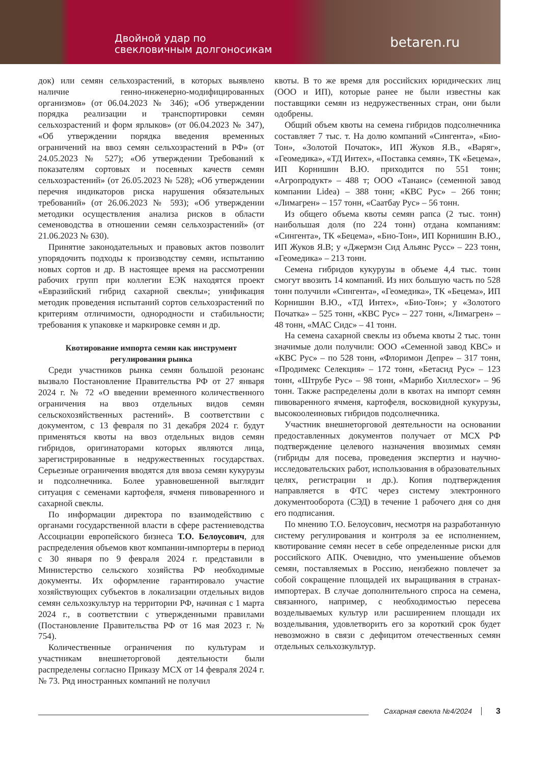Двойной удар по
свекловичным долгоносикам
betaren.ru
док) или семян сельхозрастений, в которых выявлено наличие генно-инженерно-модифицированных организмов» (от 06.04.2023 № 346); «Об утверждении порядка реализации и транспортировки семян сельхозрастений и форм ярлыков» (от 06.04.2023 № 347), «Об утверждении порядка введения временных ограничений на ввоз семян сельхозрастений в РФ» (от 24.05.2023 № 527); «Об утверждении Требований к показателям сортовых и посевных качеств семян сельхозрастений» (от 26.05.2023 № 528); «Об утверждении перечня индикаторов риска нарушения обязательных требований» (от 26.06.2023 № 593); «Об утверждении методики осуществления анализа рисков в области семеноводства в отношении семян сельхозрастений» (от 21.06.2023 № 630).
Принятие законодательных и правовых актов позволит упорядочить подходы к производству семян, испытанию новых сортов и др. В настоящее время на рассмотрении рабочих групп при коллегии ЕЭК находятся проект «Евразийский гибрид сахарной свеклы»; унификация методик проведения испытаний сортов сельхозрастений по критериям отличимости, однородности и стабильности; требования к упаковке и маркировке семян и др.
Квотирование импорта семян как инструмент регулирования рынка
Среди участников рынка семян большой резонанс вызвало Постановление Правительства РФ от 27 января 2024 г. № 72 «О введении временного количественного ограничения на ввоз отдельных видов семян сельскохозяйственных растений». В соответствии с документом, с 13 февраля по 31 декабря 2024 г. будут применяться квоты на ввоз отдельных видов семян гибридов, оригинаторами которых являются лица, зарегистрированные в недружественных государствах. Серьезные ограничения вводятся для ввоза семян кукурузы и подсолнечника. Более уравновешенной выглядит ситуация с семенами картофеля, ячменя пивоваренного и сахарной свеклы.
По информации директора по взаимодействию с органами государственной власти в сфере растениеводства Ассоциации европейского бизнеса Т.О. Белоусович, для распределения объемов квот компании-импортеры в период с 30 января по 9 февраля 2024 г. представили в Министерство сельского хозяйства РФ необходимые документы. Их оформление гарантировало участие хозяйствующих субъектов в локализации отдельных видов семян сельхозкультур на территории РФ, начиная с 1 марта 2024 г., в соответствии с утвержденными правилами (Постановление Правительства РФ от 16 мая 2023 г. № 754).
Количественные ограничения по культурам и участникам внешнеторговой деятельности были распределены согласно Приказу МСХ от 14 февраля 2024 г. № 73. Ряд иностранных компаний не получил
квоты. В то же время для российских юридических лиц (ООО и ИП), которые ранее не были известны как поставщики семян из недружественных стран, они были одобрены.
Общий объем квоты на семена гибридов подсолнечника составляет 7 тыс. т. На долю компаний «Сингента», «Био-Тон», «Золотой Початок», ИП Жуков Я.В., «Варяг», «Геомедика», «ТД Интех», «Поставка семян», ТК «Бецема», ИП Корнишин В.Ю. приходится по 551 тонн; «Агропродукт» – 488 т; ООО «Танаис» (семенной завод компании Lidea) – 388 тонн; «КВС Рус» – 266 тонн; «Лимагрен» – 157 тонн, «Саатбау Рус» – 56 тонн.
Из общего объема квоты семян рапса (2 тыс. тонн) наибольшая доля (по 224 тонн) отдана компаниям: «Сингента», ТК «Бецема», «Био-Тон», ИП Корнишин В.Ю., ИП Жуков Я.В; у «Джермэн Сид Альянс Русс» – 223 тонн, «Геомедика» – 213 тонн.
Семена гибридов кукурузы в объеме 4,4 тыс. тонн смогут ввозить 14 компаний. Из них большую часть по 528 тонн получили «Сингента», «Геомедика», ТК «Бецема», ИП Корнишин В.Ю., «ТД Интех», «Био-Тон»; у «Золотого Початка» – 525 тонн, «КВС Рус» – 227 тонн, «Лимагрен» – 48 тонн, «МАС Сидс» – 41 тонн.
На семена сахарной свеклы из объема квоты 2 тыс. тонн значимые доли получили: ООО «Семенной завод КВС» и «КВС Рус» – по 528 тонн, «Флоримон Депре» – 317 тонн, «Продимекс Селекция» – 172 тонн, «Бетасид Рус» – 123 тонн, «Штрубе Рус» – 98 тонн, «Марибо Хиллесхог» – 96 тонн. Также распределены доли в квотах на импорт семян пивоваренного ячменя, картофеля, восковидной кукурузы, высокоолеиновых гибридов подсолнечника.
Участник внешнеторговой деятельности на основании предоставленных документов получает от МСХ РФ подтверждение целевого назначения ввозимых семян (гибриды для посева, проведения экспертиз и научно-исследовательских работ, использования в образовательных целях, регистрации и др.). Копия подтверждения направляется в ФТС через систему электронного документооборота (СЭД) в течение 1 рабочего дня со дня его подписания.
По мнению Т.О. Белоусович, несмотря на разработанную систему регулирования и контроля за ее исполнением, квотирование семян несет в себе определенные риски для российского АПК. Очевидно, что уменьшение объемов семян, поставляемых в Россию, неизбежно повлечет за собой сокращение площадей их выращивания в странах-импортерах. В случае дополнительного спроса на семена, связанного, например, с необходимостью пересева возделываемых культур или расширением площади их возделывания, удовлетворить его за короткий срок будет невозможно в связи с дефицитом отечественных семян отдельных сельхозкультур.
Сахарная свекла №4/2024 3